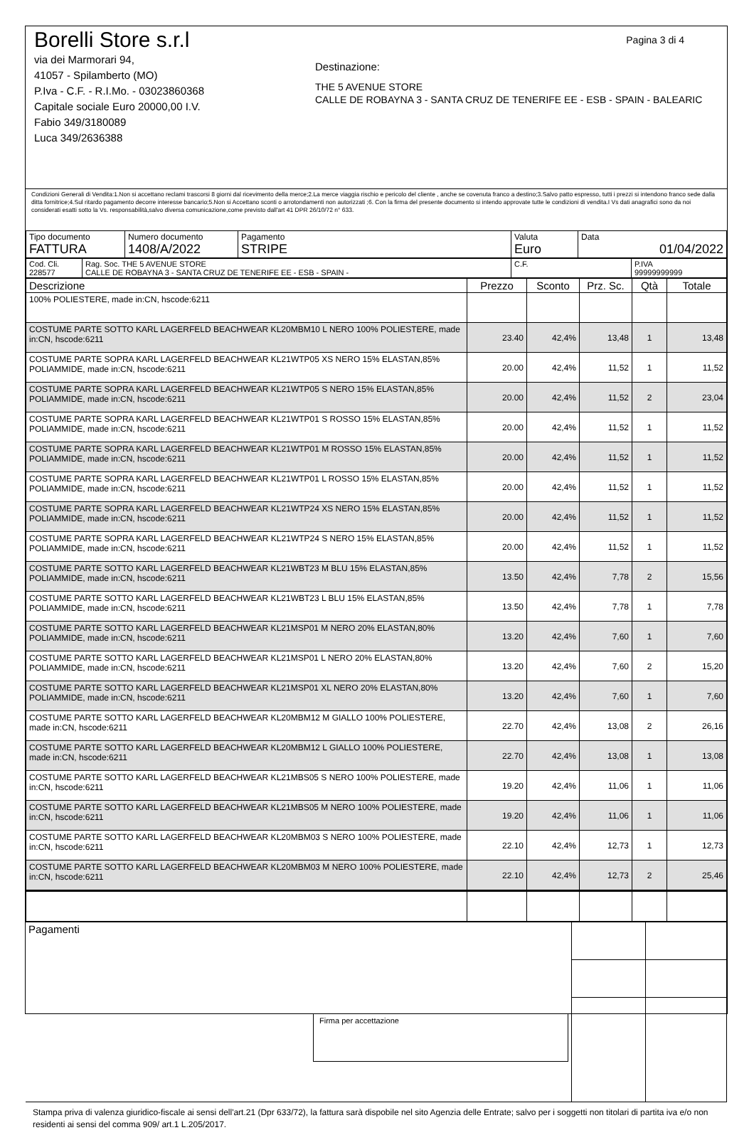Borelli Store s.r.l
via dei Marmorari 94,
41057 - Spilamberto (MO)
P.Iva - C.F. - R.I.Mo. - 03023860368
Capitale sociale Euro 20000,00 I.V.
Fabio 349/3180089
Luca 349/2636388
Pagina 3 di 4
Destinazione:
THE 5 AVENUE STORE
CALLE DE ROBAYNA 3 - SANTA CRUZ DE TENERIFE EE - ESB - SPAIN - BALEARIC
Condizioni Generali di Vendita:1.Non si accettano reclami trascorsi 8 giorni dal ricevimento della merce;2.La merce viaggia rischio e pericolo del cliente , anche se covenuta franco a destino;3.Salvo patto espresso, tutti i prezzi si intendono franco sede dalla ditta fornitrice;4.Sul ritardo pagamento decorre interesse bancario;5.Non si Accettano sconti o arrotondamenti non autorizzati ;6. Con la firma del presente documento si intendo approvate tutte le condizioni di vendita.I Vs dati anagrafici sono da noi considerati esatti sotto la Vs. responsabilità,salvo diversa comunicazione,come previsto dall'art 41 DPR 26/10/72 n° 633.
| Tipo documento FATTURA | Numero documento 1408/A/2022 | Pagamento STRIPE | Valuta Euro | Data 01/04/2022 |
| Cod. Cli. 228577 | Rag. Soc. THE 5 AVENUE STORE CALLE DE ROBAYNA 3 - SANTA CRUZ DE TENERIFE EE - ESB - SPAIN - | C.F. | P.IVA 99999999999 |
| Descrizione | Prezzo | Sconto | Prz. Sc. | Qtà | Totale |
| --- | --- | --- | --- | --- | --- |
| 100% POLIESTERE, made in:CN, hscode:6211 | | | | | |
| COSTUME PARTE SOTTO KARL LAGERFELD BEACHWEAR KL20MBM10 L NERO 100% POLIESTERE, made in:CN, hscode:6211 | 23.40 | 42,4% | 13,48 | 1 | 13,48 |
| COSTUME PARTE SOPRA KARL LAGERFELD BEACHWEAR KL21WTP05 XS NERO 15% ELASTAN,85% POLIAMMIDE, made in:CN, hscode:6211 | 20.00 | 42,4% | 11,52 | 1 | 11,52 |
| COSTUME PARTE SOPRA KARL LAGERFELD BEACHWEAR KL21WTP05 S NERO 15% ELASTAN,85% POLIAMMIDE, made in:CN, hscode:6211 | 20.00 | 42,4% | 11,52 | 2 | 23,04 |
| COSTUME PARTE SOPRA KARL LAGERFELD BEACHWEAR KL21WTP01 S ROSSO 15% ELASTAN,85% POLIAMMIDE, made in:CN, hscode:6211 | 20.00 | 42,4% | 11,52 | 1 | 11,52 |
| COSTUME PARTE SOPRA KARL LAGERFELD BEACHWEAR KL21WTP01 M ROSSO 15% ELASTAN,85% POLIAMMIDE, made in:CN, hscode:6211 | 20.00 | 42,4% | 11,52 | 1 | 11,52 |
| COSTUME PARTE SOPRA KARL LAGERFELD BEACHWEAR KL21WTP01 L ROSSO 15% ELASTAN,85% POLIAMMIDE, made in:CN, hscode:6211 | 20.00 | 42,4% | 11,52 | 1 | 11,52 |
| COSTUME PARTE SOPRA KARL LAGERFELD BEACHWEAR KL21WTP24 XS NERO 15% ELASTAN,85% POLIAMMIDE, made in:CN, hscode:6211 | 20.00 | 42,4% | 11,52 | 1 | 11,52 |
| COSTUME PARTE SOPRA KARL LAGERFELD BEACHWEAR KL21WTP24 S NERO 15% ELASTAN,85% POLIAMMIDE, made in:CN, hscode:6211 | 20.00 | 42,4% | 11,52 | 1 | 11,52 |
| COSTUME PARTE SOTTO KARL LAGERFELD BEACHWEAR KL21WBT23 M BLU 15% ELASTAN,85% POLIAMMIDE, made in:CN, hscode:6211 | 13.50 | 42,4% | 7,78 | 2 | 15,56 |
| COSTUME PARTE SOTTO KARL LAGERFELD BEACHWEAR KL21WBT23 L BLU 15% ELASTAN,85% POLIAMMIDE, made in:CN, hscode:6211 | 13.50 | 42,4% | 7,78 | 1 | 7,78 |
| COSTUME PARTE SOTTO KARL LAGERFELD BEACHWEAR KL21MSP01 M NERO 20% ELASTAN,80% POLIAMMIDE, made in:CN, hscode:6211 | 13.20 | 42,4% | 7,60 | 1 | 7,60 |
| COSTUME PARTE SOTTO KARL LAGERFELD BEACHWEAR KL21MSP01 L NERO 20% ELASTAN,80% POLIAMMIDE, made in:CN, hscode:6211 | 13.20 | 42,4% | 7,60 | 2 | 15,20 |
| COSTUME PARTE SOTTO KARL LAGERFELD BEACHWEAR KL21MSP01 XL NERO 20% ELASTAN,80% POLIAMMIDE, made in:CN, hscode:6211 | 13.20 | 42,4% | 7,60 | 1 | 7,60 |
| COSTUME PARTE SOTTO KARL LAGERFELD BEACHWEAR KL20MBM12 M GIALLO 100% POLIESTERE, made in:CN, hscode:6211 | 22.70 | 42,4% | 13,08 | 2 | 26,16 |
| COSTUME PARTE SOTTO KARL LAGERFELD BEACHWEAR KL20MBM12 L GIALLO 100% POLIESTERE, made in:CN, hscode:6211 | 22.70 | 42,4% | 13,08 | 1 | 13,08 |
| COSTUME PARTE SOTTO KARL LAGERFELD BEACHWEAR KL21MBS05 S NERO 100% POLIESTERE, made in:CN, hscode:6211 | 19.20 | 42,4% | 11,06 | 1 | 11,06 |
| COSTUME PARTE SOTTO KARL LAGERFELD BEACHWEAR KL21MBS05 M NERO 100% POLIESTERE, made in:CN, hscode:6211 | 19.20 | 42,4% | 11,06 | 1 | 11,06 |
| COSTUME PARTE SOTTO KARL LAGERFELD BEACHWEAR KL20MBM03 S NERO 100% POLIESTERE, made in:CN, hscode:6211 | 22.10 | 42,4% | 12,73 | 1 | 12,73 |
| COSTUME PARTE SOTTO KARL LAGERFELD BEACHWEAR KL20MBM03 M NERO 100% POLIESTERE, made in:CN, hscode:6211 | 22.10 | 42,4% | 12,73 | 2 | 25,46 |
| Pagamenti Firma per accettazione | | |
Stampa priva di valenza giuridico-fiscale ai sensi dell'art.21 (Dpr 633/72), la fattura sarà dispobile nel sito Agenzia delle Entrate; salvo per i soggetti non titolari di partita iva e/o non residenti ai sensi del comma 909/ art.1 L.205/2017.